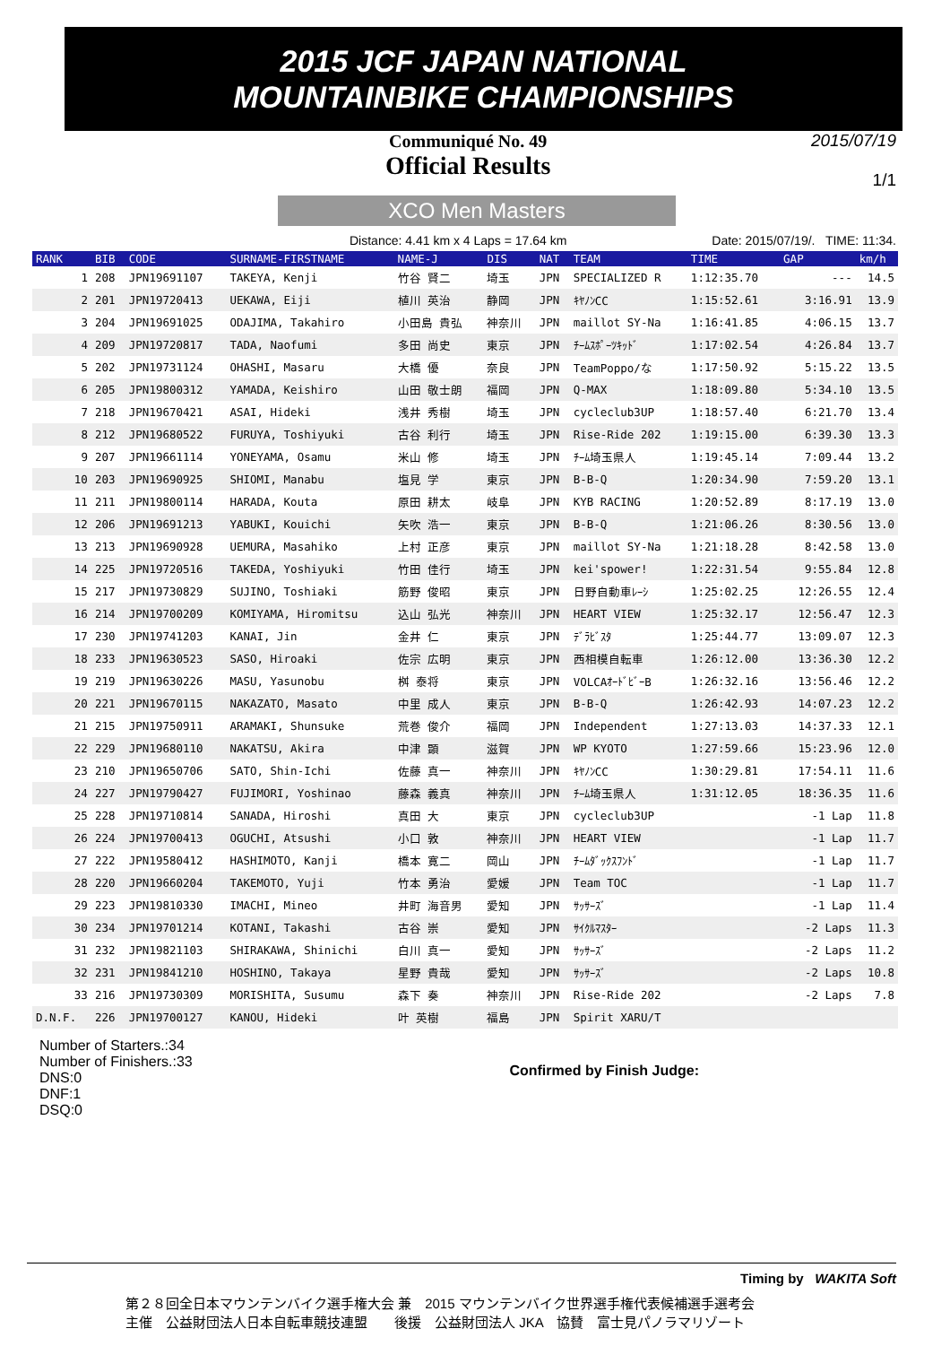2015 JCF JAPAN NATIONAL
MOUNTAINBIKE CHAMPIONSHIPS
Communiqué No. 49
Official Results
2015/07/19
1/1
XCO Men Masters
Distance: 4.41 km x 4 Laps = 17.64 km Date: 2015/07/19/. TIME: 11:34.
| RANK | BIB | CODE | SURNAME-FIRSTNAME | NAME-J | DIS | NAT | TEAM | TIME | GAP | km/h |
| --- | --- | --- | --- | --- | --- | --- | --- | --- | --- | --- |
| 1 | 208 | JPN19691107 | TAKEYA, Kenji | 竹谷 賢二 | 埼玉 | JPN | SPECIALIZED R | 1:12:35.70 | --- | 14.5 |
| 2 | 201 | JPN19720413 | UEKAWA, Eiji | 植川 英治 | 静岡 | JPN | ｷﾔﾉﾝCC | 1:15:52.61 | 3:16.91 | 13.9 |
| 3 | 204 | JPN19691025 | ODAJIMA, Takahiro | 小田島 貴弘 | 神奈川 | JPN | maillot SY-Na | 1:16:41.85 | 4:06.15 | 13.7 |
| 4 | 209 | JPN19720817 | TADA, Naofumi | 多田 尚史 | 東京 | JPN | ﾁｰﾑｽﾎﾟｰﾂｷｯﾄﾞ | 1:17:02.54 | 4:26.84 | 13.7 |
| 5 | 202 | JPN19731124 | OHASHI, Masaru | 大橋 優 | 奈良 | JPN | TeamPoppo/な | 1:17:50.92 | 5:15.22 | 13.5 |
| 6 | 205 | JPN19800312 | YAMADA, Keishiro | 山田 敬士朗 | 福岡 | JPN | Q-MAX | 1:18:09.80 | 5:34.10 | 13.5 |
| 7 | 218 | JPN19670421 | ASAI, Hideki | 浅井 秀樹 | 埼玉 | JPN | cycleclub3UP | 1:18:57.40 | 6:21.70 | 13.4 |
| 8 | 212 | JPN19680522 | FURUYA, Toshiyuki | 古谷 利行 | 埼玉 | JPN | Rise-Ride 202 | 1:19:15.00 | 6:39.30 | 13.3 |
| 9 | 207 | JPN19661114 | YONEYAMA, Osamu | 米山 修 | 埼玉 | JPN | ﾁｰﾑ埼玉県人 | 1:19:45.14 | 7:09.44 | 13.2 |
| 10 | 203 | JPN19690925 | SHIOMI, Manabu | 塩見 学 | 東京 | JPN | B-B-Q | 1:20:34.90 | 7:59.20 | 13.1 |
| 11 | 211 | JPN19800114 | HARADA, Kouta | 原田 耕太 | 岐阜 | JPN | KYB RACING | 1:20:52.89 | 8:17.19 | 13.0 |
| 12 | 206 | JPN19691213 | YABUKI, Kouichi | 矢吹 浩一 | 東京 | JPN | B-B-Q | 1:21:06.26 | 8:30.56 | 13.0 |
| 13 | 213 | JPN19690928 | UEMURA, Masahiko | 上村 正彦 | 東京 | JPN | maillot SY-Na | 1:21:18.28 | 8:42.58 | 13.0 |
| 14 | 225 | JPN19720516 | TAKEDA, Yoshiyuki | 竹田 佳行 | 埼玉 | JPN | kei'spower! | 1:22:31.54 | 9:55.84 | 12.8 |
| 15 | 217 | JPN19730829 | SUJINO, Toshiaki | 筋野 俊昭 | 東京 | JPN | 日野自動車ﾚｰｼ | 1:25:02.25 | 12:26.55 | 12.4 |
| 16 | 214 | JPN19700209 | KOMIYAMA, Hiromitsu | 込山 弘光 | 神奈川 | JPN | HEART VIEW | 1:25:32.17 | 12:56.47 | 12.3 |
| 17 | 230 | JPN19741203 | KANAI, Jin | 金井 仁 | 東京 | JPN | ﾃﾞﾗﾋﾞｽﾀ | 1:25:44.77 | 13:09.07 | 12.3 |
| 18 | 233 | JPN19630523 | SASO, Hiroaki | 佐宗 広明 | 東京 | JPN | 西相模自転車 | 1:26:12.00 | 13:36.30 | 12.2 |
| 19 | 219 | JPN19630226 | MASU, Yasunobu | 桝 泰将 | 東京 | JPN | VOLCAｵｰﾄﾞﾋﾞｰB | 1:26:32.16 | 13:56.46 | 12.2 |
| 20 | 221 | JPN19670115 | NAKAZATO, Masato | 中里 成人 | 東京 | JPN | B-B-Q | 1:26:42.93 | 14:07.23 | 12.2 |
| 21 | 215 | JPN19750911 | ARAMAKI, Shunsuke | 荒巻 俊介 | 福岡 | JPN | Independent | 1:27:13.03 | 14:37.33 | 12.1 |
| 22 | 229 | JPN19680110 | NAKATSU, Akira | 中津 顕 | 滋賀 | JPN | WP KYOTO | 1:27:59.66 | 15:23.96 | 12.0 |
| 23 | 210 | JPN19650706 | SATO, Shin-Ichi | 佐藤 真一 | 神奈川 | JPN | ｷﾔﾉﾝCC | 1:30:29.81 | 17:54.11 | 11.6 |
| 24 | 227 | JPN19790427 | FUJIMORI, Yoshinao | 藤森 義真 | 神奈川 | JPN | ﾁｰﾑ埼玉県人 | 1:31:12.05 | 18:36.35 | 11.6 |
| 25 | 228 | JPN19710814 | SANADA, Hiroshi | 真田 大 | 東京 | JPN | cycleclub3UP | | -1 Lap | 11.8 |
| 26 | 224 | JPN19700413 | OGUCHI, Atsushi | 小口 敦 | 神奈川 | JPN | HEART VIEW | | -1 Lap | 11.7 |
| 27 | 222 | JPN19580412 | HASHIMOTO, Kanji | 橋本 寛二 | 岡山 | JPN | ﾁｰﾑﾀﾞｯｸｽﾌﾝﾄﾞ | | -1 Lap | 11.7 |
| 28 | 220 | JPN19660204 | TAKEMOTO, Yuji | 竹本 勇治 | 愛媛 | JPN | Team TOC | | -1 Lap | 11.7 |
| 29 | 223 | JPN19810330 | IMACHI, Mineo | 井町 海音男 | 愛知 | JPN | ｻｯｻｰｽﾞ | | -1 Lap | 11.4 |
| 30 | 234 | JPN19701214 | KOTANI, Takashi | 古谷 崇 | 愛知 | JPN | ｻｲｸﾙﾏｽﾀｰ | | -2 Laps | 11.3 |
| 31 | 232 | JPN19821103 | SHIRAKAWA, Shinichi | 白川 真一 | 愛知 | JPN | ｻｯｻｰｽﾞ | | -2 Laps | 11.2 |
| 32 | 231 | JPN19841210 | HOSHINO, Takaya | 星野 貴哉 | 愛知 | JPN | ｻｯｻｰｽﾞ | | -2 Laps | 10.8 |
| 33 | 216 | JPN19730309 | MORISHITA, Susumu | 森下 奏 | 神奈川 | JPN | Rise-Ride 202 | | -2 Laps | 7.8 |
| D.N.F. | 226 | JPN19700127 | KANOU, Hideki | 叶 英樹 | 福島 | JPN | Spirit XARU/T | | | |
Number of Starters.:34
Number of Finishers.:33
DNS:0
DNF:1
DSQ:0
Confirmed by Finish Judge:
Timing by WAKITA Soft
第２８回全日本マウンテンバイク選手権大会 兼　2015 マウンテンバイク世界選手権代表候補選手選考会
主催　公益財団法人日本自転車競技連盟　　後援　公益財団法人 JKA　協賛　富士見パノラマリゾート